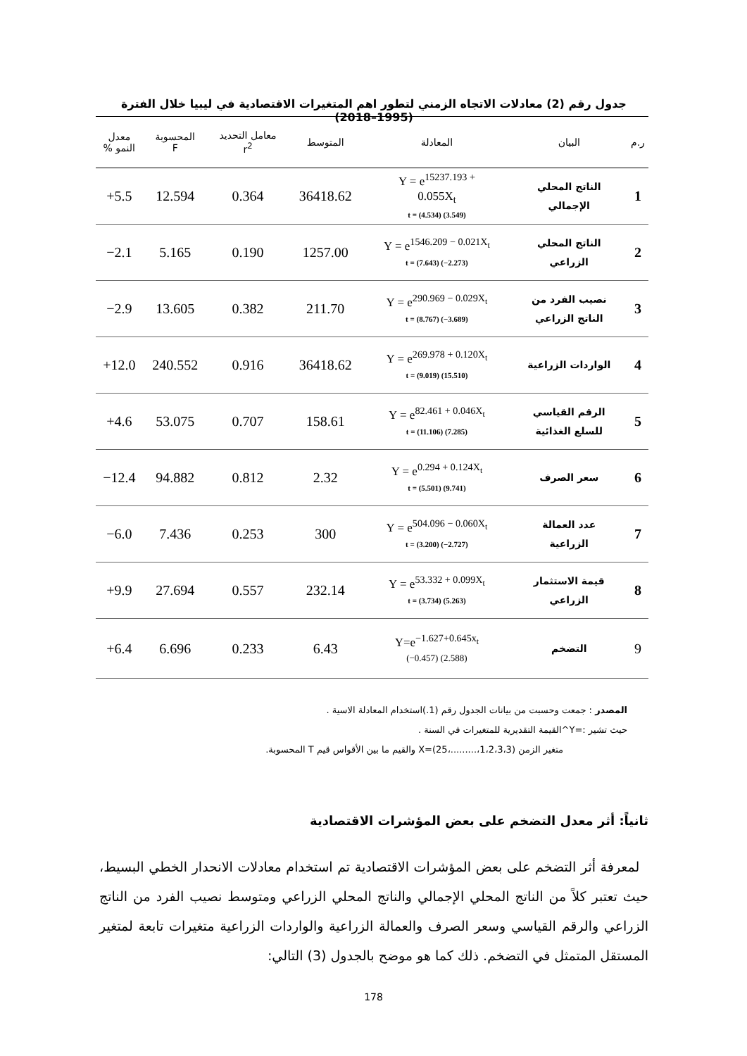جدول رقم (2) معادلات الاتجاه الزمني لتطور اهم المتغيرات الاقتصادية في ليبيا خلال الفترة (1995–2018)
| ر.م | البيان | المعادلة | المتوسط | معامل التحديد r<sup>2</sup> | المحسوبة F | معدل النمو % |
| --- | --- | --- | --- | --- | --- | --- |
| 1 | الناتج المحلي الإجمالي | Y = e<sup>15237.193 +</sup> 0.055X<sub>t</sub> t = (4.534) (3.549) | 36418.62 | 0.364 | 12.594 | +5.5 |
| 2 | الناتج المحلي الزراعي | Y = e<sup>1546.209 − 0.021X<sub>t</sub></sup> t = (7.643) (−2.273) | 1257.00 | 0.190 | 5.165 | −2.1 |
| 3 | نصيب الفرد من الناتج الزراعي | Y = e<sup>290.969 − 0.029X<sub>t</sub></sup> t = (8.767) (−3.689) | 211.70 | 0.382 | 13.605 | −2.9 |
| 4 | الواردات الزراعية | Y = e<sup>269.978 + 0.120X<sub>t</sub></sup> t = (9.019) (15.510) | 36418.62 | 0.916 | 240.552 | +12.0 |
| 5 | الرقم القياسي للسلع الغذائية | Y = e<sup>82.461 + 0.046X<sub>t</sub></sup> t = (11.106) (7.285) | 158.61 | 0.707 | 53.075 | +4.6 |
| 6 | سعر الصرف | Y = e<sup>0.294 + 0.124X<sub>t</sub></sup> t = (5.501) (9.741) | 2.32 | 0.812 | 94.882 | −12.4 |
| 7 | عدد العمالة الزراعية | Y = e<sup>504.096 − 0.060X<sub>t</sub></sup> t = (3.200) (−2.727) | 300 | 0.253 | 7.436 | −6.0 |
| 8 | قيمة الاستثمار الزراعي | Y = e<sup>53.332 + 0.099X<sub>t</sub></sup> t = (3.734) (5.263) | 232.14 | 0.557 | 27.694 | +9.9 |
| 9 | التضخم | Y=e<sup>−1.627+0.645x<sub>t</sub></sup> (−0.457) (2.588) | 6.43 | 0.233 | 6.696 | +6.4 |
المصدر : جمعت وحسبت من بيانات الجدول رقم (1.)استخدام المعادلة الاسية .
حيث تشير :=Y^القيمة التقديرية للمتغيرات في السنة .
متغير الزمن (1،2،3،3،.........،25)=X والقيم ما بين الأقواس قيم T المحسوبة.
ثانياً: أثر معدل التضخم على بعض المؤشرات الاقتصادية
لمعرفة أثر التضخم على بعض المؤشرات الاقتصادية تم استخدام معادلات الانحدار الخطي البسيط، حيث تعتبر كلاً من الناتج المحلي الإجمالي والناتج المحلي الزراعي ومتوسط نصيب الفرد من الناتج الزراعي والرقم القياسي وسعر الصرف والعمالة الزراعية والواردات الزراعية متغيرات تابعة لمتغير المستقل المتمثل في التضخم. ذلك كما هو موضح بالجدول (3) التالي:
178